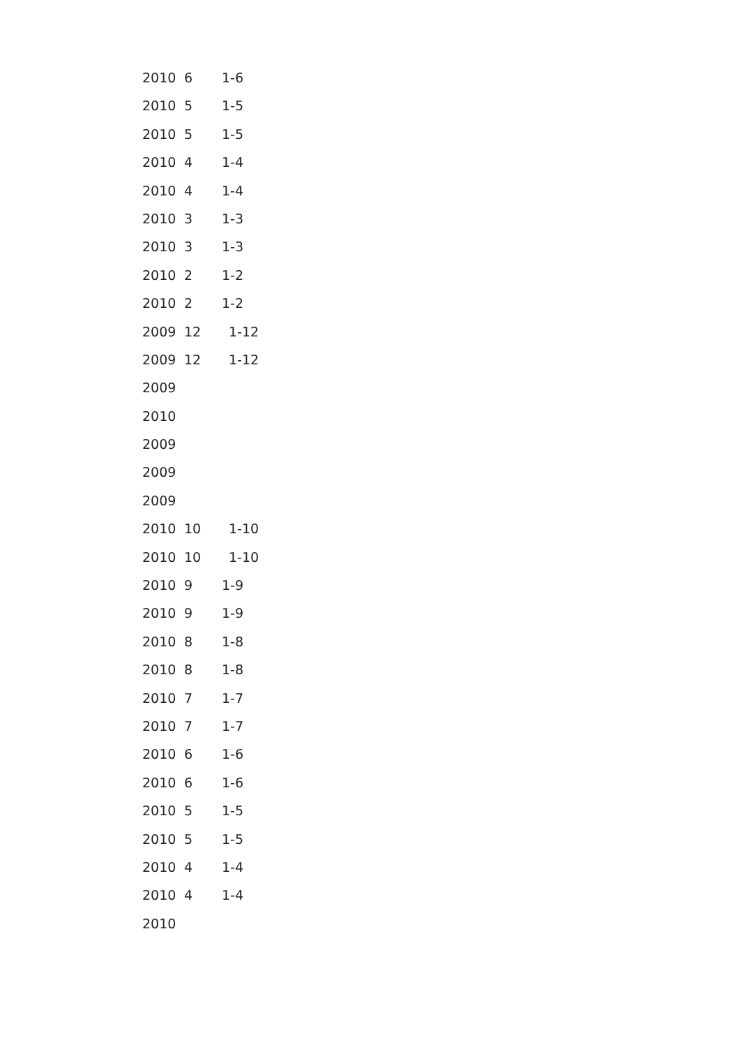2010 6 1-6
2010 5 1-5
2010 5 1-5
2010 4 1-4
2010 4 1-4
2010 3 1-3
2010 3 1-3
2010 2 1-2
2010 2 1-2
2009 12 1-12
2009 12 1-12
2009
2010
2009
2009
2009
2010 10 1-10
2010 10 1-10
2010 9 1-9
2010 9 1-9
2010 8 1-8
2010 8 1-8
2010 7 1-7
2010 7 1-7
2010 6 1-6
2010 6 1-6
2010 5 1-5
2010 5 1-5
2010 4 1-4
2010 4 1-4
2010